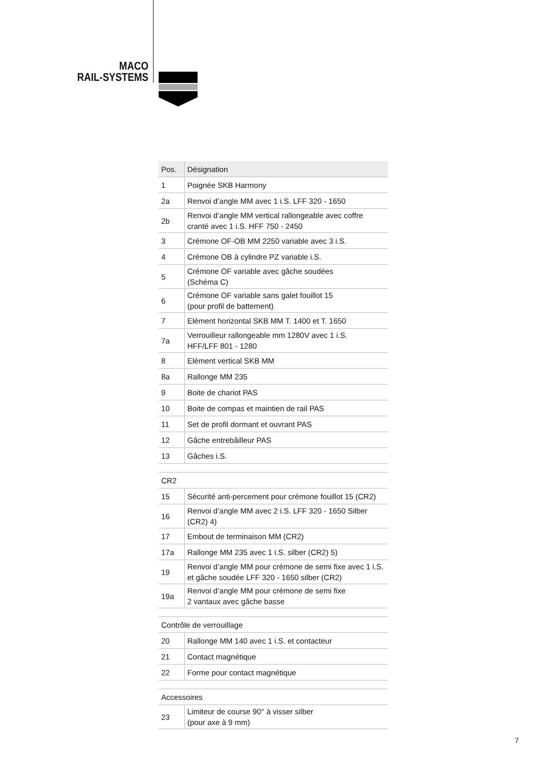MACO
RAIL-SYSTEMS
| Pos. | Désignation |
| --- | --- |
| 1 | Poignée SKB Harmony |
| 2a | Renvoi d’angle MM avec 1 i.S. LFF 320 - 1650 |
| 2b | Renvoi d’angle MM vertical rallongeable avec coffre cranté avec 1 i.S. HFF 750 - 2450 |
| 3 | Crémone OF-OB MM 2250 variable avec 3 i.S. |
| 4 | Crémone OB à cylindre PZ variable i.S. |
| 5 | Crémone OF variable avec gâche soudées (Schéma C) |
| 6 | Crémone OF variable sans galet fouillot 15 (pour profil de battement) |
| 7 | Elément horizontal SKB MM T. 1400 et T. 1650 |
| 7a | Verrouilleur rallongeable mm 1280V avec 1 i.S. HFF/LFF 801 - 1280 |
| 8 | Elément vertical SKB MM |
| 8a | Rallonge MM 235 |
| 9 | Boite de chariot PAS |
| 10 | Boite de compas et maintien de rail PAS |
| 11 | Set de profil dormant et ouvrant PAS |
| 12 | Gâche entrebâilleur PAS |
| 13 | Gâches i.S. |
| CR2 | |
| 15 | Sécurité anti-percement pour crémone fouillot 15 (CR2) |
| 16 | Renvoi d’angle MM avec 2 i.S. LFF 320 - 1650 Silber (CR2) 4) |
| 17 | Embout de terminaison MM (CR2) |
| 17a | Rallonge MM 235 avec 1 i.S. silber (CR2) 5) |
| 19 | Renvoi d’angle MM pour crémone de semi fixe avec 1 i.S. et gâche soudée LFF 320 - 1650 silber (CR2) |
| 19a | Renvoi d’angle MM pour crémone de semi fixe 2 vantaux avec gâche basse |
| Contrôle de verrouillage | |
| 20 | Rallonge MM 140 avec 1 i.S. et contacteur |
| 21 | Contact magnétique |
| 22 | Forme pour contact magnétique |
| Accessoires | |
| 23 | Limiteur de course 90° à visser silber (pour axe à 9 mm) |
7